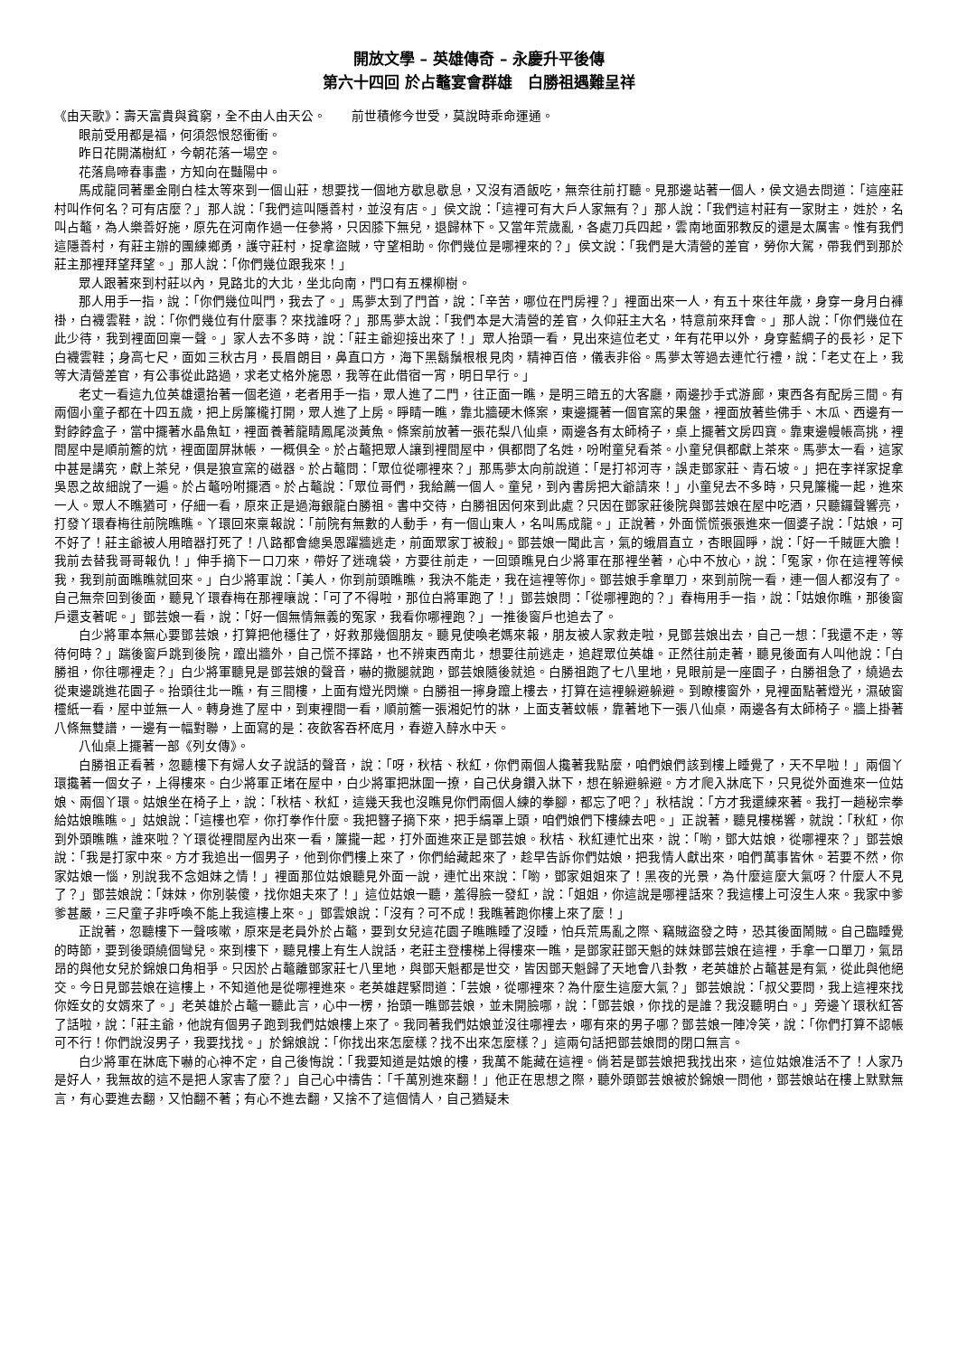開放文學 – 英雄傳奇 – 永慶升平後傳
第六十四回 於占鼇宴會群雄　白勝祖遇難呈祥
《由天歌》：壽天富貴與貧窮，全不由人由天公。　　前世積修今世受，莫說時乖命運通。
眼前受用都是福，何須怨恨怒衝衝。
昨日花開滿樹紅，今朝花落一場空。
花落鳥啼春事盡，方知向在豔陽中。
馬成龍同著墨金剛白桂太等來到一個山莊，想要找一個地方歇息歇息，又沒有酒飯吃，無奈往前打聽。見那邊站著一個人，侯文過去問道：「這座莊村叫作何名？可有店麼？」那人說：「我們這叫隱善村，並沒有店。」侯文說：「這裡可有大戶人家無有？」那人說：「我們這村莊有一家財主，姓於，名叫占鼇，為人樂善好施，原先在河南作過一任參將，只因膝下無兒，退歸林下。又當年荒歲亂，各處刀兵四起，雲南地面邪教反的還是太厲害。惟有我們這隱善村，有莊主辦的團練鄉勇，護守莊村，捉拿盜賊，守望相助。你們幾位是哪裡來的？」侯文說：「我們是大清營的差官，勞你大駕，帶我們到那於莊主那裡拜望拜望。」那人說：「你們幾位跟我來！」
眾人跟著來到村莊以內，見路北的大北，坐北向南，門口有五棵柳樹。
那人用手一指，說：「你們幾位叫門，我去了。」馬夢太到了門首，說：「辛苦，哪位在門房裡？」裡面出來一人，有五十來往年歲，身穿一身月白褲褂，白襪雲鞋，說：「你們幾位有什麼事？來找誰呀？」那馬夢太說：「我們本是大清營的差官，久仰莊主大名，特意前來拜會。」那人說：「你們幾位在此少待，我到裡面回稟一聲。」家人去不多時，說：「莊主爺迎接出來了！」眾人抬頭一看，見出來這位老丈，年有花甲以外，身穿藍綢子的長衫，足下白襪雲鞋；身高七尺，面如三秋古月，長眉朗目，鼻直口方，海下黑鬍鬚根根見肉，精神百倍，儀表非俗。馬夢太等過去連忙行禮，說：「老丈在上，我等大清營差官，有公事從此路過，求老丈格外施恩，我等在此借宿一宵，明日早行。」
老丈一看這九位英雄還抬著一個老道，老者用手一指，眾人進了二門，往正面一瞧，是明三暗五的大客廳，兩邊抄手式游廊，東西各有配房三間。有兩個小童子都在十四五歲，把上房簾櫳打開，眾人進了上房。睜睛一瞧，靠北牆硬木條案，東邊擺著一個官窯的果盤，裡面放著些佛手、木瓜、西邊有一對餑餑盒子，當中擺著水晶魚缸，裡面養著龍睛鳳尾淡黃魚。條案前放著一張花梨八仙桌，兩邊各有太師椅子，桌上擺著文房四寶。靠東邊幔帳高挑，裡間屋中是順前簷的炕，裡面圍屏牀帳，一概俱全。於占鼇把眾人讓到裡間屋中，俱都問了名姓，吩咐童兒看茶。小童兒俱都獻上茶來。馬夢太一看，這家中甚是講究，獻上茶兒，俱是狼宣窯的磁器。於占鼇問：「眾位從哪裡來？」那馬夢太向前說道：「是打祁河寺，誤走鄧家莊、青石坡。」把在李祥家捉拿吳恩之故細說了一遍。於占鼇吩咐擺酒。於占鼇說：「眾位哥們，我給薦一個人。童兒，到內書房把大爺請來！」小童兒去不多時，只見簾櫳一起，進來一人。眾人不瞧猶可，仔細一看，原來正是過海銀龍白勝祖。書中交待，白勝祖因何來到此處？只因在鄧家莊後院與鄧芸娘在屋中吃酒，只聽鑼聲響亮，打發丫環春梅往前院瞧瞧。丫環回來稟報說：「前院有無數的人動手，有一個山東人，名叫馬成龍。」正說著，外面慌慌張張進來一個婆子說：「姑娘，可不好了！莊主爺被人用暗器打死了！八路都會總吳恩躍牆逃走，前面眾家丁被殺」。鄧芸娘一聞此言，氣的蛾眉直立，杏眼圓睜，說：「好一千賊匪大膽！我前去替我哥哥報仇！」伸手摘下一口刀來，帶好了迷魂袋，方要往前走，一回頭瞧見白少將軍在那裡坐著，心中不放心，說：「冤家，你在這裡等候我，我到前面瞧瞧就回來。」白少將軍說：「美人，你到前頭瞧瞧，我決不能走，我在這裡等你」。鄧芸娘手拿單刀，來到前院一看，連一個人都沒有了。自己無奈回到後面，聽見丫環春梅在那裡嚷說：「可了不得啦，那位白將軍跑了！」鄧芸娘問：「從哪裡跑的？」春梅用手一指，說：「姑娘你瞧，那後窗戶還支著呢。」鄧芸娘一看，說：「好一個無情無義的冤家，我看你哪裡跑？」一推後窗戶也追去了。
白少將軍本無心要鄧芸娘，打算把他穩住了，好救那幾個朋友。聽見使喚老媽來報，朋友被人家救走啦，見鄧芸娘出去，自己一想：「我還不走，等待何時？」踹後窗戶跳到後院，躥出牆外，自己慌不擇路，也不辨東西南北，想要往前逃走，追趕眾位英雄。正然往前走著，聽見後面有人叫他說：「白勝祖，你往哪裡走？」白少將軍聽見是鄧芸娘的聲音，嚇的撒腿就跑，鄧芸娘隨後就追。白勝祖跑了七八里地，見眼前是一座園子，白勝祖急了，繞過去從東邊跳進花園子。抬頭往北一瞧，有三間樓，上面有燈光閃爍。白勝祖一擰身躥上樓去，打算在這裡躲避躲避。到瞭樓窗外，見裡面點著燈光，濕破窗欞紙一看，屋中並無一人。轉身進了屋中，到東裡間一看，順前簷一張湘妃竹的牀，上面支著蚊帳，靠著地下一張八仙桌，兩邊各有太師椅子。牆上掛著八條無雙譜，一邊有一幅對聯，上面寫的是：夜飲客吞杯底月，春遊入醉水中天。
八仙桌上擺著一部《列女傳》。
白勝祖正看著，忽聽樓下有婦人女子說話的聲音，說：「呀，秋桔、秋紅，你們兩個人攙著我點麼，咱們娘們該到樓上睡覺了，天不早啦！」兩個丫環攙著一個女子，上得樓來。白少將軍正堵在屋中，白少將軍把牀圍一撩，自己伏身鑽入牀下，想在躲避躲避。方才爬入牀底下，只見從外面進來一位姑娘、兩個丫環。姑娘坐在椅子上，說：「秋桔、秋紅，這幾天我也沒瞧見你們兩個人練的拳腳，都忘了吧？」秋桔說：「方才我還練來著。我打一趟秘宗拳給姑娘瞧瞧。」姑娘說：「這樓也窄，你打拳作什麼。我把簪子摘下來，把手絹罩上頭，咱們娘們下樓練去吧。」正說著，聽見樓梯響，就說：「秋紅，你到外頭瞧瞧，誰來啦？丫環從裡間屋內出來一看，簾攏一起，打外面進來正是鄧芸娘。秋桔、秋紅連忙出來，說：「喲，鄧大姑娘，從哪裡來？」鄧芸娘說：「我是打家中來。方才我追出一個男子，他到你們樓上來了，你們給藏起來了，趁早告訴你們姑娘，把我情人獻出來，咱們萬事皆休。若要不然，你家姑娘一惱，別說我不念姐妹之情！」裡面那位姑娘聽見外面一說，連忙出來說：「喲，鄧家姐姐來了！黑夜的光景，為什麼這麼大氣呀？什麼人不見了？」鄧芸娘說：「妹妹，你別裝傻，找你姐夫來了！」這位姑娘一聽，羞得臉一發紅，說：「姐姐，你這說是哪裡話來？我這樓上可沒生人來。我家中爹爹甚嚴，三尺童子非呼喚不能上我這樓上來。」鄧雲娘說：「沒有？可不成！我瞧著跑你樓上來了麼！」
正說著，忽聽樓下一聲咳嗽，原來是老員外於占鼇，要到女兒這花園子瞧瞧睡了沒睡，怕兵荒馬亂之際、竊賊盜發之時，恐其後面鬧賊。自己臨睡覺的時節，要到後頭繞個彎兒。來到樓下，聽見樓上有生人說話，老莊主登樓梯上得樓來一瞧，是鄧家莊鄧天魁的妹妹鄧芸娘在這裡，手拿一口單刀，氣昂昂的與他女兒於錦娘口角相爭。只因於占鼇離鄧家莊七八里地，與鄧天魁都是世交，皆因鄧天魁歸了天地會八卦教，老英雄於占鼇甚是有氣，從此與他絕交。今日見鄧芸娘在這樓上，不知道他是從哪裡進來。老英雄趕緊問道：「芸娘，從哪裡來？為什麼生這麼大氣？」鄧芸娘說：「叔父要問，我上這裡來找你姪女的女婿來了。」老英雄於占鼇一聽此言，心中一楞，抬頭一瞧鄧芸娘，並未開臉哪，說：「鄧芸娘，你找的是誰？我沒聽明白。」旁邊丫環秋紅答了話啦，說：「莊主爺，他說有個男子跑到我們姑娘樓上來了。我同著我們姑娘並沒往哪裡去，哪有來的男子哪？鄧芸娘一陣冷笑，說：「你們打算不認帳可不行！你們說沒男子，我要找找。」於錦娘說：「你找出來怎麼樣？找不出來怎麼樣？」這兩句話把鄧芸娘問的閉口無言。
白少將軍在牀底下嚇的心神不定，自己後悔說：「我要知道是姑娘的樓，我萬不能藏在這裡。倘若是鄧芸娘把我找出來，這位姑娘准活不了！人家乃是好人，我無故的這不是把人家害了麼？」自己心中禱告：「千萬別進來翻！」他正在思想之際，聽外頭鄧芸娘被於錦娘一問他，鄧芸娘站在樓上默默無言，有心要進去翻，又怕翻不著；有心不進去翻，又捨不了這個情人，自己猶疑未